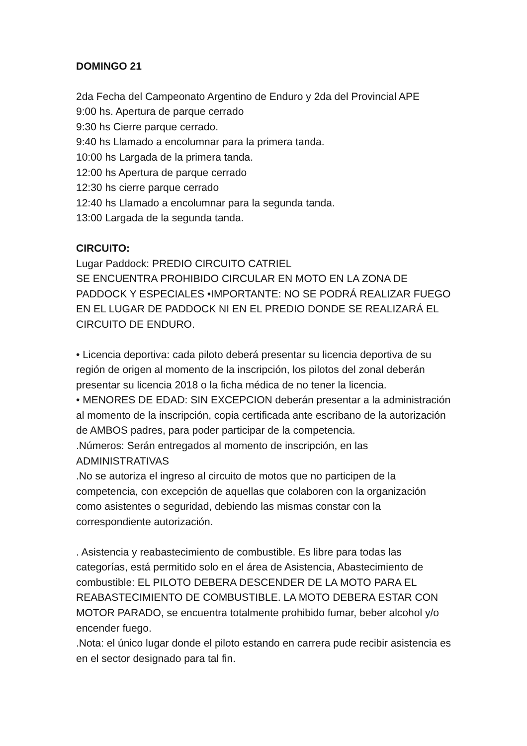DOMINGO 21
2da Fecha del Campeonato Argentino de Enduro y 2da del Provincial APE
9:00 hs. Apertura de parque cerrado
9:30 hs Cierre parque cerrado.
9:40 hs Llamado a encolumnar para la primera tanda.
10:00 hs Largada de la primera tanda.
12:00 hs Apertura de parque cerrado
12:30 hs cierre parque cerrado
12:40 hs Llamado a encolumnar para la segunda tanda.
13:00 Largada de la segunda tanda.
CIRCUITO:
Lugar Paddock: PREDIO CIRCUITO CATRIEL
SE ENCUENTRA PROHIBIDO CIRCULAR EN MOTO EN LA ZONA DE PADDOCK Y ESPECIALES •IMPORTANTE: NO SE PODRÁ REALIZAR FUEGO EN EL LUGAR DE PADDOCK NI EN EL PREDIO DONDE SE REALIZARÁ EL CIRCUITO DE ENDURO.
• Licencia deportiva: cada piloto deberá presentar su licencia deportiva de su región de origen al momento de la inscripción, los pilotos del zonal deberán presentar su licencia 2018 o la ficha médica de no tener la licencia.
• MENORES DE EDAD: SIN EXCEPCION deberán presentar a la administración al momento de la inscripción, copia certificada ante escribano de la autorización de AMBOS padres, para poder participar de la competencia.
.Números: Serán entregados al momento de inscripción, en las ADMINISTRATIVAS
.No se autoriza el ingreso al circuito de motos que no participen de la competencia, con excepción de aquellas que colaboren con la organización como asistentes o seguridad, debiendo las mismas constar con la correspondiente autorización.
. Asistencia y reabastecimiento de combustible. Es libre para todas las categorías, está permitido solo en el área de Asistencia, Abastecimiento de combustible: EL PILOTO DEBERA DESCENDER DE LA MOTO PARA EL REABASTECIMIENTO DE COMBUSTIBLE. LA MOTO DEBERA ESTAR CON MOTOR PARADO, se encuentra totalmente prohibido fumar, beber alcohol y/o encender fuego.
.Nota: el único lugar donde el piloto estando en carrera pude recibir asistencia es en el sector designado para tal fin.